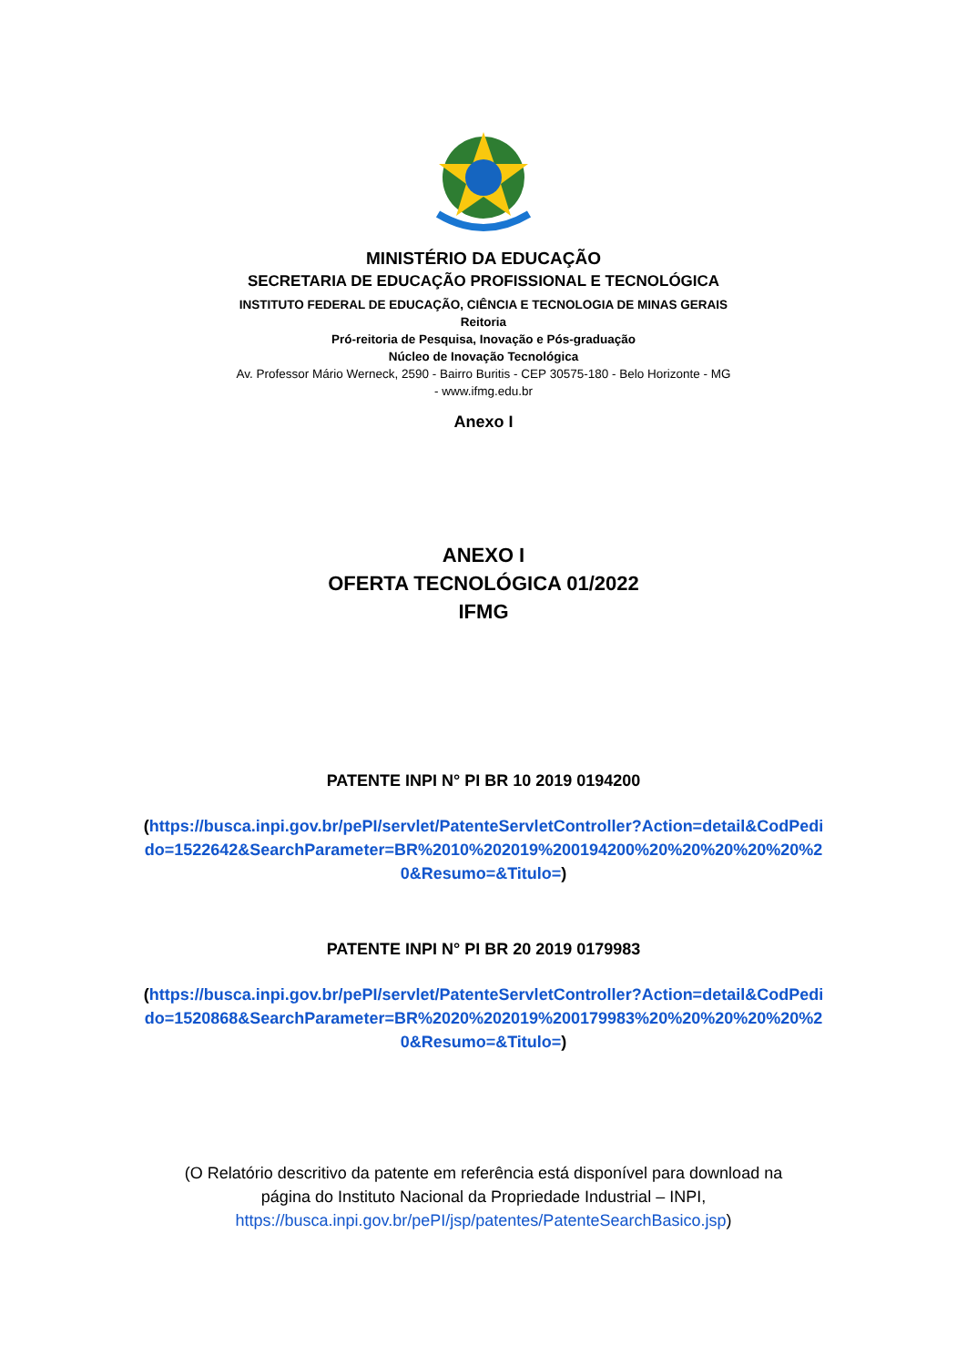MINISTÉRIO DA EDUCAÇÃO
SECRETARIA DE EDUCAÇÃO PROFISSIONAL E TECNOLÓGICA
INSTITUTO FEDERAL DE EDUCAÇÃO, CIÊNCIA E TECNOLOGIA DE MINAS GERAIS
Reitoria
Pró-reitoria de Pesquisa, Inovação e Pós-graduação
Núcleo de Inovação Tecnológica
Av. Professor Mário Werneck, 2590 - Bairro Buritis - CEP 30575-180 - Belo Horizonte - MG
- www.ifmg.edu.br
Anexo I
ANEXO I
OFERTA TECNOLÓGICA 01/2022
IFMG
PATENTE INPI N° PI BR 10 2019 0194200
(https://busca.inpi.gov.br/pePI/servlet/PatenteServletController?Action=detail&CodPedido=1522642&SearchParameter=BR%2010%202019%200194200%20%20%20%20%20%20&Resumo=&Titulo=)
PATENTE INPI N° PI BR 20 2019 0179983
(https://busca.inpi.gov.br/pePI/servlet/PatenteServletController?Action=detail&CodPedido=1520868&SearchParameter=BR%2020%202019%200179983%20%20%20%20%20%20&Resumo=&Titulo=)
(O Relatório descritivo da patente em referência está disponível para download na página do Instituto Nacional da Propriedade Industrial – INPI, https://busca.inpi.gov.br/pePI/jsp/patentes/PatenteSearchBasico.jsp)